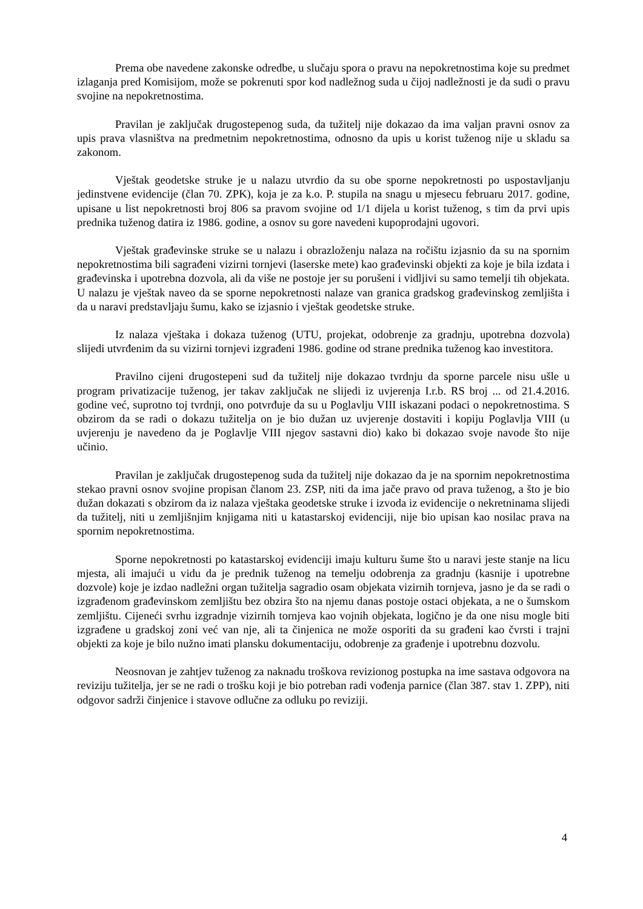Prema obe navedene zakonske odredbe, u slučaju spora o pravu na nepokretnostima koje su predmet izlaganja pred Komisijom, može se pokrenuti spor kod nadležnog suda u čijoj nadležnosti je da sudi o pravu svojine na nepokretnostima.
Pravilan je zaključak drugostepenog suda, da tužitelj nije dokazao da ima valjan pravni osnov za upis prava vlasništva na predmetnim nepokretnostima, odnosno da upis u korist tuženog nije u skladu sa zakonom.
Vještak geodetske struke je u nalazu utvrdio da su obe sporne nepokretnosti po uspostavljanju jedinstvene evidencije (član 70. ZPK), koja je za k.o. P. stupila na snagu u mjesecu februaru 2017. godine, upisane u list nepokretnosti broj 806 sa pravom svojine od 1/1 dijela u korist tuženog, s tim da prvi upis prednika tuženog datira iz 1986. godine, a osnov su gore navedeni kupoprodajni ugovori.
Vještak građevinske struke se u nalazu i obrazloženju nalaza na ročištu izjasnio da su na spornim nepokretnostima bili sagrađeni vizirni tornjevi (laserske mete) kao građevinski objekti za koje je bila izdata i građevinska i upotrebna dozvola, ali da više ne postoje jer su porušeni i vidljivi su samo temelji tih objekata. U nalazu je vještak naveo da se sporne nepokretnosti nalaze van granica gradskog građevinskog zemljišta i da u naravi predstavljaju šumu, kako se izjasnio i vještak geodetske struke.
Iz nalaza vještaka i dokaza tuženog (UTU, projekat, odobrenje za gradnju, upotrebna dozvola) slijedi utvrđenim da su vizirni tornjevi izgrađeni 1986. godine od strane prednika tuženog kao investitora.
Pravilno cijeni drugostepeni sud da tužitelj nije dokazao tvrdnju da sporne parcele nisu ušle u program privatizacije tuženog, jer takav zaključak ne slijedi iz uvjerenja I.r.b. RS broj ... od 21.4.2016. godine već, suprotno toj tvrdnji, ono potvrđuje da su u Poglavlju VIII iskazani podaci o nepokretnostima. S obzirom da se radi o dokazu tužitelja on je bio dužan uz uvjerenje dostaviti i kopiju Poglavlja VIII (u uvjerenju je navedeno da je Poglavlje VIII njegov sastavni dio) kako bi dokazao svoje navode što nije učinio.
Pravilan je zaključak drugostepenog suda da tužitelj nije dokazao da je na spornim nepokretnostima stekao pravni osnov svojine propisan članom 23. ZSP, niti da ima jače pravo od prava tuženog, a što je bio dužan dokazati s obzirom da iz nalaza vještaka geodetske struke i izvoda iz evidencije o nekretninama slijedi da tužitelj, niti u zemljišnjim knjigama niti u katastarskoj evidenciji, nije bio upisan kao nosilac prava na spornim nepokretnostima.
Sporne nepokretnosti po katastarskoj evidenciji imaju kulturu šume što u naravi jeste stanje na licu mjesta, ali imajući u vidu da je prednik tuženog na temelju odobrenja za gradnju (kasnije i upotrebne dozvole) koje je izdao nadležni organ tužitelja sagradio osam objekata vizirnih tornjeva, jasno je da se radi o izgrađenom građevinskom zemljištu bez obzira što na njemu danas postoje ostaci objekata, a ne o šumskom zemljištu. Cijeneći svrhu izgradnje vizirnih tornjeva kao vojnih objekata, logično je da one nisu mogle biti izgrađene u gradskoj zoni već van nje, ali ta činjenica ne može osporiti da su građeni kao čvrsti i trajni objekti za koje je bilo nužno imati plansku dokumentaciju, odobrenje za građenje i upotrebnu dozvolu.
Neosnovan je zahtjev tuženog za naknadu troškova revizionog postupka na ime sastava odgovora na reviziju tužitelja, jer se ne radi o trošku koji je bio potreban radi vođenja parnice (član 387. stav 1. ZPP), niti odgovor sadrži činjenice i stavove odlučne za odluku po reviziji.
4